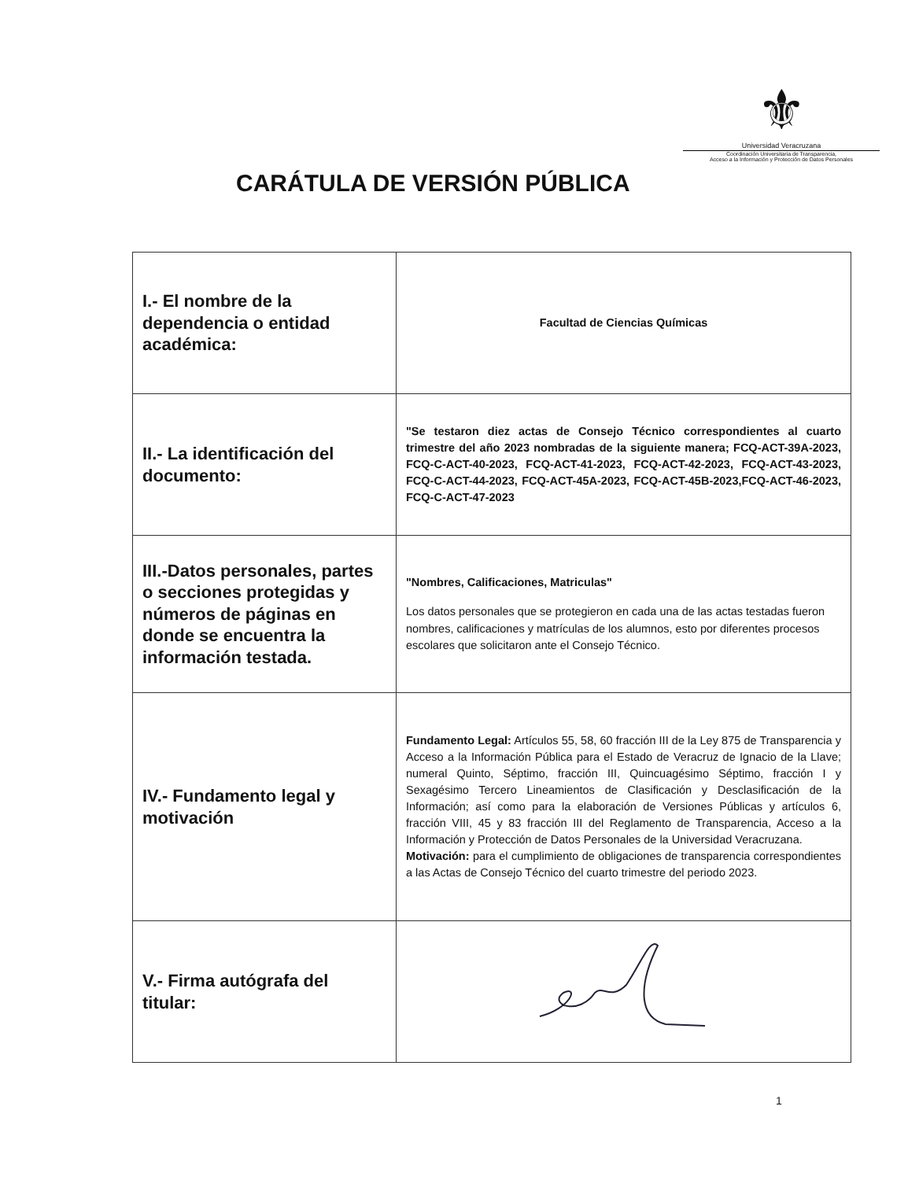⚜
Universidad Veracruzana
Coordinación Universitaria de Transparencia,
Acceso a la Información y Protección de Datos Personales
CARÁTULA DE VERSIÓN PÚBLICA
| I.- El nombre de la dependencia o entidad académica: | Facultad de Ciencias Químicas |
| II.- La identificación del documento: | "Se testaron diez actas de Consejo Técnico correspondientes al cuarto trimestre del año 2023 nombradas de la siguiente manera; FCQ-ACT-39A-2023, FCQ-C-ACT-40-2023, FCQ-ACT-41-2023, FCQ-ACT-42-2023, FCQ-ACT-43-2023, FCQ-C-ACT-44-2023, FCQ-ACT-45A-2023, FCQ-ACT-45B-2023,FCQ-ACT-46-2023, FCQ-C-ACT-47-2023 |
| III.-Datos personales, partes o secciones protegidas y números de páginas en donde se encuentra la información testada. | "Nombres, Calificaciones, Matriculas" Los datos personales que se protegieron en cada una de las actas testadas fueron nombres, calificaciones y matrículas de los alumnos, esto por diferentes procesos escolares que solicitaron ante el Consejo Técnico. |
| IV.- Fundamento legal y motivación | Fundamento Legal: Artículos 55, 58, 60 fracción III de la Ley 875 de Transparencia y Acceso a la Información Pública para el Estado de Veracruz de Ignacio de la Llave; numeral Quinto, Séptimo, fracción III, Quincuagésimo Séptimo, fracción I y Sexagésimo Tercero Lineamientos de Clasificación y Desclasificación de la Información; así como para la elaboración de Versiones Públicas y artículos 6, fracción VIII, 45 y 83 fracción III del Reglamento de Transparencia, Acceso a la Información y Protección de Datos Personales de la Universidad Veracruzana. Motivación: para el cumplimiento de obligaciones de transparencia correspondientes a las Actas de Consejo Técnico del cuarto trimestre del periodo 2023. |
| V.- Firma autógrafa del titular: | |
1